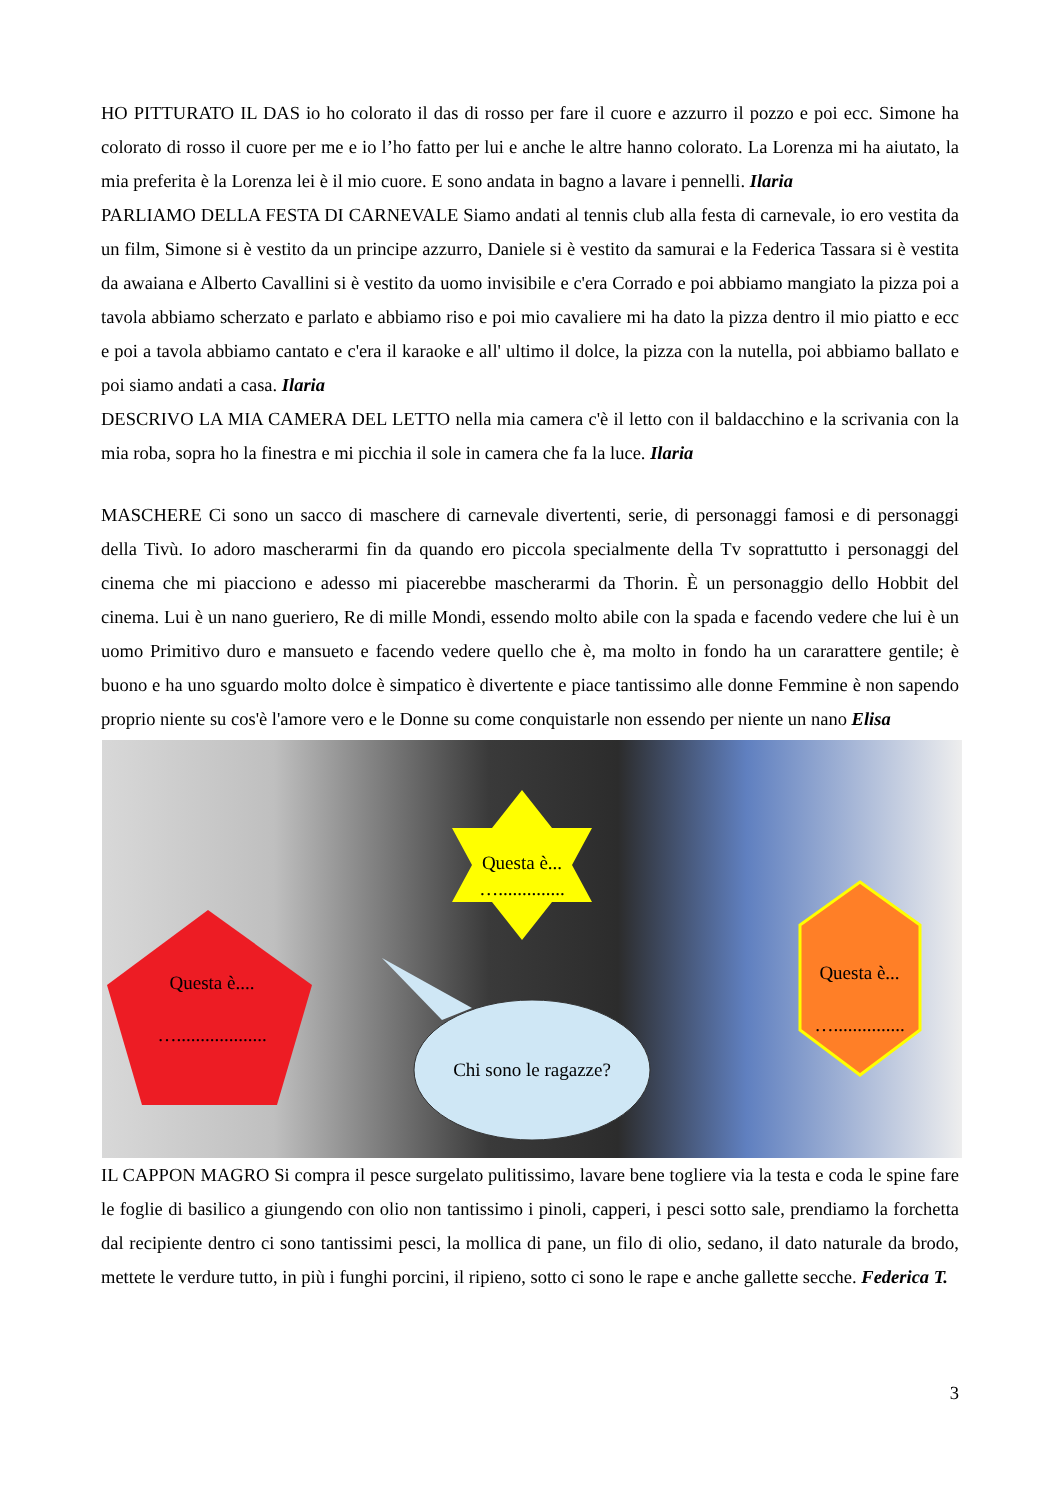HO PITTURATO IL DAS io ho colorato il das di rosso per fare il cuore e azzurro il pozzo e poi ecc. Simone ha colorato di rosso il cuore per me e io l’ho fatto per lui e anche le altre hanno colorato. La Lorenza mi ha aiutato, la mia preferita è la Lorenza lei è il mio cuore. E sono andata in bagno a lavare i pennelli. Ilaria
PARLIAMO DELLA FESTA DI CARNEVALE Siamo andati al tennis club alla festa di carnevale, io ero vestita da un film, Simone si è vestito da un principe azzurro, Daniele si è vestito da samurai e la Federica Tassara si è vestita da awaiana e Alberto Cavallini si è vestito da uomo invisibile e c'era Corrado e poi abbiamo mangiato la pizza poi a tavola abbiamo scherzato e parlato e abbiamo riso e poi mio cavaliere mi ha dato la pizza dentro il mio piatto e ecc e poi a tavola abbiamo cantato e c'era il karaoke e all' ultimo il dolce, la pizza con la nutella, poi abbiamo ballato e poi siamo andati a casa. Ilaria
DESCRIVO LA MIA CAMERA DEL LETTO nella mia camera c'è il letto con il baldacchino e la scrivania con la mia roba, sopra ho la finestra e mi picchia il sole in camera che fa la luce. Ilaria
MASCHERE Ci sono un sacco di maschere di carnevale divertenti, serie, di personaggi famosi e di personaggi della Tivù. Io adoro mascherarmi fin da quando ero piccola specialmente della Tv soprattutto i personaggi del cinema che mi piacciono e adesso mi piacerebbe mascherarmi da Thorin. È un personaggio dello Hobbit del cinema. Lui è un nano gueriero, Re di mille Mondi, essendo molto abile con la spada e facendo vedere che lui è un uomo Primitivo duro e mansueto e facendo vedere quello che è, ma molto in fondo ha un cararattere gentile; è buono e ha uno sguardo molto dolce è simpatico è divertente e piace tantissimo alle donne Femmine è non sapendo proprio niente su cos'è l'amore vero e le Donne su come conquistarle non essendo per niente un nano Elisa
Questa è....
…...................
Questa è...
…..............
Questa è...
…...............
Chi sono le ragazze?
IL CAPPON MAGRO Si compra il pesce surgelato pulitissimo, lavare bene togliere via la testa e coda le spine fare le foglie di basilico a giungendo con olio non tantissimo i pinoli, capperi, i pesci sotto sale, prendiamo la forchetta dal recipiente dentro ci sono tantissimi pesci, la mollica di pane, un filo di olio, sedano, il dato naturale da brodo, mettete le verdure tutto, in più i funghi porcini, il ripieno, sotto ci sono le rape e anche gallette secche. Federica T.
3